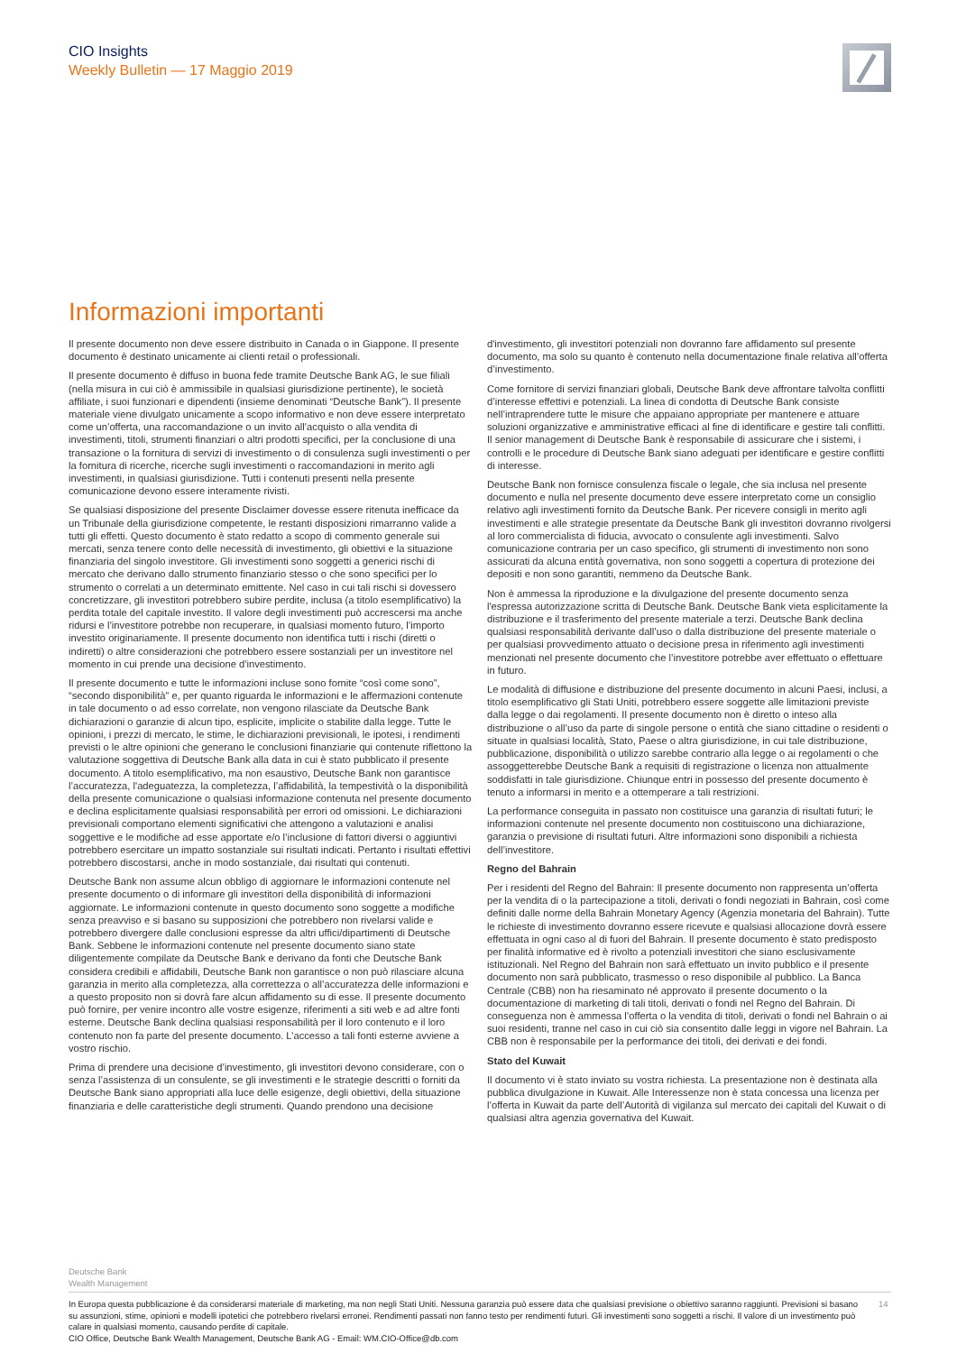CIO Insights
Weekly Bulletin — 17 Maggio 2019
Informazioni importanti
Il presente documento non deve essere distribuito in Canada o in Giappone. Il presente documento è destinato unicamente ai clienti retail o professionali.
Il presente documento è diffuso in buona fede tramite Deutsche Bank AG, le sue filiali (nella misura in cui ciò è ammissibile in qualsiasi giurisdizione pertinente), le società affiliate, i suoi funzionari e dipendenti (insieme denominati “Deutsche Bank”). Il presente materiale viene divulgato unicamente a scopo informativo e non deve essere interpretato come un’offerta, una raccomandazione o un invito all’acquisto o alla vendita di investimenti, titoli, strumenti finanziari o altri prodotti specifici, per la conclusione di una transazione o la fornitura di servizi di investimento o di consulenza sugli investimenti o per la fornitura di ricerche, ricerche sugli investimenti o raccomandazioni in merito agli investimenti, in qualsiasi giurisdizione. Tutti i contenuti presenti nella presente comunicazione devono essere interamente rivisti.
Se qualsiasi disposizione del presente Disclaimer dovesse essere ritenuta inefficace da un Tribunale della giurisdizione competente, le restanti disposizioni rimarranno valide a tutti gli effetti. Questo documento è stato redatto a scopo di commento generale sui mercati, senza tenere conto delle necessità di investimento, gli obiettivi e la situazione finanziaria del singolo investitore. Gli investimenti sono soggetti a generici rischi di mercato che derivano dallo strumento finanziario stesso o che sono specifici per lo strumento o correlati a un determinato emittente. Nel caso in cui tali rischi si dovessero concretizzare, gli investitori potrebbero subire perdite, inclusa (a titolo esemplificativo) la perdita totale del capitale investito. Il valore degli investimenti può accrescersi ma anche ridursi e l’investitore potrebbe non recuperare, in qualsiasi momento futuro, l’importo investito originariamente. Il presente documento non identifica tutti i rischi (diretti o indiretti) o altre considerazioni che potrebbero essere sostanziali per un investitore nel momento in cui prende una decisione d'investimento.
Il presente documento e tutte le informazioni incluse sono fornite “così come sono”, “secondo disponibilità” e, per quanto riguarda le informazioni e le affermazioni contenute in tale documento o ad esso correlate, non vengono rilasciate da Deutsche Bank dichiarazioni o garanzie di alcun tipo, esplicite, implicite o stabilite dalla legge. Tutte le opinioni, i prezzi di mercato, le stime, le dichiarazioni previsionali, le ipotesi, i rendimenti previsti o le altre opinioni che generano le conclusioni finanziarie qui contenute riflettono la valutazione soggettiva di Deutsche Bank alla data in cui è stato pubblicato il presente documento. A titolo esemplificativo, ma non esaustivo, Deutsche Bank non garantisce l’accuratezza, l'adeguatezza, la completezza, l’affidabilità, la tempestività o la disponibilità della presente comunicazione o qualsiasi informazione contenuta nel presente documento e declina esplicitamente qualsiasi responsabilità per errori od omissioni. Le dichiarazioni previsionali comportano elementi significativi che attengono a valutazioni e analisi soggettive e le modifiche ad esse apportate e/o l’inclusione di fattori diversi o aggiuntivi potrebbero esercitare un impatto sostanziale sui risultati indicati. Pertanto i risultati effettivi potrebbero discostarsi, anche in modo sostanziale, dai risultati qui contenuti.
Deutsche Bank non assume alcun obbligo di aggiornare le informazioni contenute nel presente documento o di informare gli investitori della disponibilità di informazioni aggiornate. Le informazioni contenute in questo documento sono soggette a modifiche senza preavviso e si basano su supposizioni che potrebbero non rivelarsi valide e potrebbero divergere dalle conclusioni espresse da altri uffici/dipartimenti di Deutsche Bank. Sebbene le informazioni contenute nel presente documento siano state diligentemente compilate da Deutsche Bank e derivano da fonti che Deutsche Bank considera credibili e affidabili, Deutsche Bank non garantisce o non può rilasciare alcuna garanzia in merito alla completezza, alla correttezza o all’accuratezza delle informazioni e a questo proposito non si dovrà fare alcun affidamento su di esse. Il presente documento può fornire, per venire incontro alle vostre esigenze, riferimenti a siti web e ad altre fonti esterne. Deutsche Bank declina qualsiasi responsabilità per il loro contenuto e il loro contenuto non fa parte del presente documento. L’accesso a tali fonti esterne avviene a vostro rischio.
Prima di prendere una decisione d’investimento, gli investitori devono considerare, con o senza l’assistenza di un consulente, se gli investimenti e le strategie descritti o forniti da Deutsche Bank siano appropriati alla luce delle esigenze, degli obiettivi, della situazione finanziaria e delle caratteristiche degli strumenti. Quando prendono una decisione d'investimento, gli investitori potenziali non dovranno fare affidamento sul presente documento, ma solo su quanto è contenuto nella documentazione finale relativa all’offerta d’investimento.
Come fornitore di servizi finanziari globali, Deutsche Bank deve affrontare talvolta conflitti d’interesse effettivi e potenziali. La linea di condotta di Deutsche Bank consiste nell’intraprendere tutte le misure che appaiano appropriate per mantenere e attuare soluzioni organizzative e amministrative efficaci al fine di identificare e gestire tali conflitti. Il senior management di Deutsche Bank è responsabile di assicurare che i sistemi, i controlli e le procedure di Deutsche Bank siano adeguati per identificare e gestire conflitti di interesse.
Deutsche Bank non fornisce consulenza fiscale o legale, che sia inclusa nel presente documento e nulla nel presente documento deve essere interpretato come un consiglio relativo agli investimenti fornito da Deutsche Bank. Per ricevere consigli in merito agli investimenti e alle strategie presentate da Deutsche Bank gli investitori dovranno rivolgersi al loro commercialista di fiducia, avvocato o consulente agli investimenti. Salvo comunicazione contraria per un caso specifico, gli strumenti di investimento non sono assicurati da alcuna entità governativa, non sono soggetti a copertura di protezione dei depositi e non sono garantiti, nemmeno da Deutsche Bank.
Non è ammessa la riproduzione e la divulgazione del presente documento senza l'espressa autorizzazione scritta di Deutsche Bank. Deutsche Bank vieta esplicitamente la distribuzione e il trasferimento del presente materiale a terzi. Deutsche Bank declina qualsiasi responsabilità derivante dall’uso o dalla distribuzione del presente materiale o per qualsiasi provvedimento attuato o decisione presa in riferimento agli investimenti menzionati nel presente documento che l’investitore potrebbe aver effettuato o effettuare in futuro.
Le modalità di diffusione e distribuzione del presente documento in alcuni Paesi, inclusi, a titolo esemplificativo gli Stati Uniti, potrebbero essere soggette alle limitazioni previste dalla legge o dai regolamenti. Il presente documento non è diretto o inteso alla distribuzione o all’uso da parte di singole persone o entità che siano cittadine o residenti o situate in qualsiasi località, Stato, Paese o altra giurisdizione, in cui tale distribuzione, pubblicazione, disponibilità o utilizzo sarebbe contrario alla legge o ai regolamenti o che assoggetterebbe Deutsche Bank a requisiti di registrazione o licenza non attualmente soddisfatti in tale giurisdizione. Chiunque entri in possesso del presente documento è tenuto a informarsi in merito e a ottemperare a tali restrizioni.
La performance conseguita in passato non costituisce una garanzia di risultati futuri; le informazioni contenute nel presente documento non costituiscono una dichiarazione, garanzia o previsione di risultati futuri. Altre informazioni sono disponibili a richiesta dell’investitore.
Regno del Bahrain
Per i residenti del Regno del Bahrain: Il presente documento non rappresenta un’offerta per la vendita di o la partecipazione a titoli, derivati o fondi negoziati in Bahrain, così come definiti dalle norme della Bahrain Monetary Agency (Agenzia monetaria del Bahrain). Tutte le richieste di investimento dovranno essere ricevute e qualsiasi allocazione dovrà essere effettuata in ogni caso al di fuori del Bahrain. Il presente documento è stato predisposto per finalità informative ed è rivolto a potenziali investitori che siano esclusivamente istituzionali. Nel Regno del Bahrain non sarà effettuato un invito pubblico e il presente documento non sarà pubblicato, trasmesso o reso disponibile al pubblico. La Banca Centrale (CBB) non ha riesaminato né approvato il presente documento o la documentazione di marketing di tali titoli, derivati o fondi nel Regno del Bahrain. Di conseguenza non è ammessa l’offerta o la vendita di titoli, derivati o fondi nel Bahrain o ai suoi residenti, tranne nel caso in cui ciò sia consentito dalle leggi in vigore nel Bahrain. La CBB non è responsabile per la performance dei titoli, dei derivati e dei fondi.
Stato del Kuwait
Il documento vi è stato inviato su vostra richiesta. La presentazione non è destinata alla pubblica divulgazione in Kuwait. Alle Interessenze non è stata concessa una licenza per l’offerta in Kuwait da parte dell’Autorità di vigilanza sul mercato dei capitali del Kuwait o di qualsiasi altra agenzia governativa del Kuwait.
Deutsche Bank
Wealth Management
In Europa questa pubblicazione è da considerarsi materiale di marketing, ma non negli Stati Uniti. Nessuna garanzia può essere data che qualsiasi previsione o obiettivo saranno raggiunti. Previsioni si basano su assunzioni, stime, opinioni e modelli ipotetici che potrebbero rivelarsi erronei. Rendimenti passati non fanno testo per rendimenti futuri. Gli investimenti sono soggetti a rischi. Il valore di un investimento può calare in qualsiasi momento, causando perdite di capitale.
CIO Office, Deutsche Bank Wealth Management, Deutsche Bank AG - Email: WM.CIO-Office@db.com
14